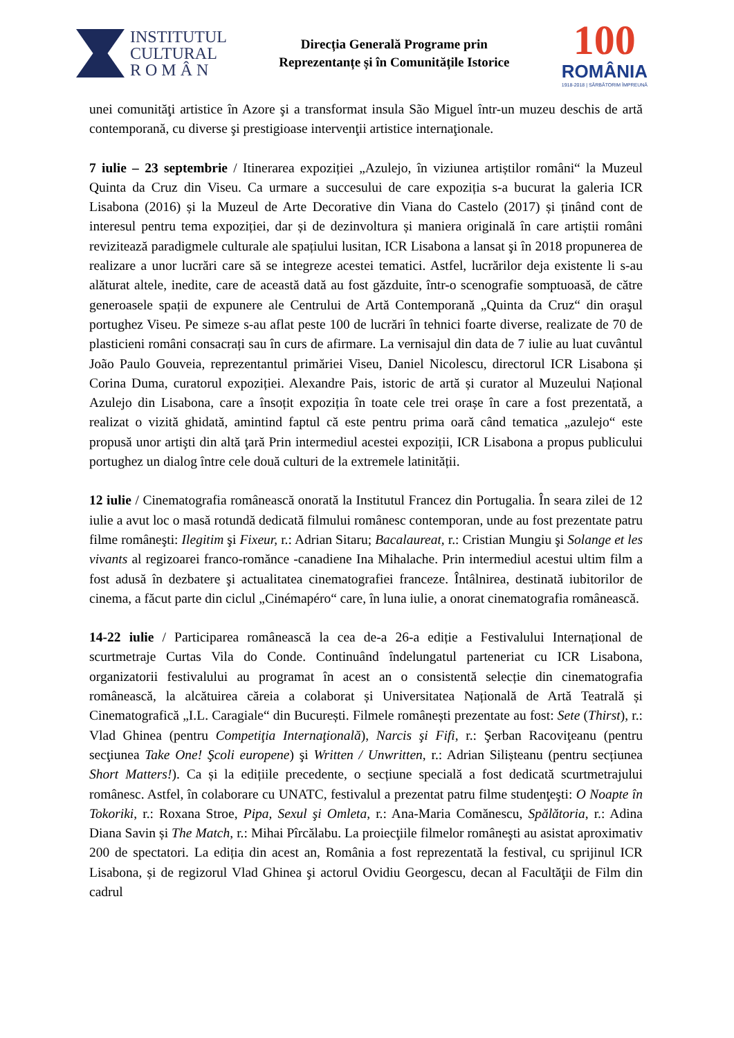INSTITUTUL
CULTURAL
R O M Â N
Direcția Generală Programe prin
Reprezentanțe și în Comunitățile Istorice
100
ROMÂNIA
1918-2018 | SĂRBĂTORIM ÎMPREUNĂ
unei comunităţi artistice în Azore şi a transformat insula São Miguel într-un muzeu deschis de artă contemporană, cu diverse şi prestigioase intervenţii artistice internaţionale.
7 iulie – 23 septembrie / Itinerarea expoziției „Azulejo, în viziunea artiștilor români“ la Muzeul Quinta da Cruz din Viseu. Ca urmare a succesului de care expoziția s-a bucurat la galeria ICR Lisabona (2016) și la Muzeul de Arte Decorative din Viana do Castelo (2017) și ținând cont de interesul pentru tema expoziției, dar și de dezinvoltura și maniera originală în care artiștii români revizitează paradigmele culturale ale spațiului lusitan, ICR Lisabona a lansat şi în 2018 propunerea de realizare a unor lucrări care să se integreze acestei tematici. Astfel, lucrărilor deja existente li s-au alăturat altele, inedite, care de această dată au fost găzduite, într-o scenografie somptuoasă, de către generoasele spații de expunere ale Centrului de Artă Contemporană „Quinta da Cruz“ din oraşul portughez Viseu. Pe simeze s-au aflat peste 100 de lucrări în tehnici foarte diverse, realizate de 70 de plasticieni români consacrați sau în curs de afirmare. La vernisajul din data de 7 iulie au luat cuvântul João Paulo Gouveia, reprezentantul primăriei Viseu, Daniel Nicolescu, directorul ICR Lisabona și Corina Duma, curatorul expoziției. Alexandre Pais, istoric de artă și curator al Muzeului Național Azulejo din Lisabona, care a însoțit expoziția în toate cele trei orașe în care a fost prezentată, a realizat o vizită ghidată, amintind faptul că este pentru prima oară când tematica „azulejo“ este propusă unor artişti din altă ţară Prin intermediul acestei expoziții, ICR Lisabona a propus publicului portughez un dialog între cele două culturi de la extremele latinității.
12 iulie / Cinematografia românească onorată la Institutul Francez din Portugalia. În seara zilei de 12 iulie a avut loc o masă rotundă dedicată filmului românesc contemporan, unde au fost prezentate patru filme româneşti: Ilegitim şi Fixeur, r.: Adrian Sitaru; Bacalaureat, r.: Cristian Mungiu şi Solange et les vivants al regizoarei franco-romănce -canadiene Ina Mihalache. Prin intermediul acestui ultim film a fost adusă în dezbatere şi actualitatea cinematografiei franceze. Întâlnirea, destinată iubitorilor de cinema, a făcut parte din ciclul „Cinémapéro“ care, în luna iulie, a onorat cinematografia românească.
14-22 iulie / Participarea românească la cea de-a 26-a ediție a Festivalului Internațional de scurtmetraje Curtas Vila do Conde. Continuând îndelungatul parteneriat cu ICR Lisabona, organizatorii festivalului au programat în acest an o consistentă selecție din cinematografia românească, la alcătuirea căreia a colaborat și Universitatea Națională de Artă Teatrală și Cinematografică „I.L. Caragiale“ din București. Filmele românești prezentate au fost: Sete (Thirst), r.: Vlad Ghinea (pentru Competiţia Internaţională), Narcis şi Fifi, r.: Şerban Racoviţeanu (pentru secţiunea Take One! Şcoli europene) şi Written / Unwritten, r.: Adrian Silișteanu (pentru secțiunea Short Matters!). Ca și la edițiile precedente, o secțiune specială a fost dedicată scurtmetrajului românesc. Astfel, în colaborare cu UNATC, festivalul a prezentat patru filme studenţeşti: O Noapte în Tokoriki, r.: Roxana Stroe, Pipa, Sexul şi Omleta, r.: Ana-Maria Comănescu, Spălătoria, r.: Adina Diana Savin și The Match, r.: Mihai Pîrcălabu. La proiecţiile filmelor româneşti au asistat aproximativ 200 de spectatori. La ediția din acest an, România a fost reprezentată la festival, cu sprijinul ICR Lisabona, și de regizorul Vlad Ghinea şi actorul Ovidiu Georgescu, decan al Facultăţii de Film din cadrul